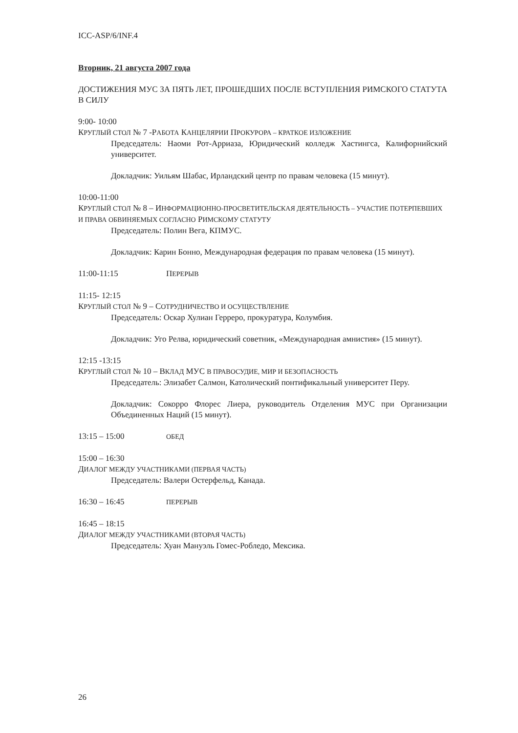ICC-ASP/6/INF.4
Вторник, 21 августа 2007 года
ДОСТИЖЕНИЯ МУС ЗА ПЯТЬ ЛЕТ, ПРОШЕДШИХ ПОСЛЕ ВСТУПЛЕНИЯ РИМСКОГО СТАТУТА В СИЛУ
9:00- 10:00
КРУГЛЫЙ СТОЛ № 7 -РАБОТА КАНЦЕЛЯРИИ ПРОКУРОРА – КРАТКОЕ ИЗЛОЖЕНИЕ
Председатель: Наоми Рот-Арриаза, Юридический колледж Хастингса, Калифорнийский университет.
Докладчик: Уильям Шабас, Ирландский центр по правам человека (15 минут).
10:00-11:00
КРУГЛЫЙ СТОЛ № 8 – ИНФОРМАЦИОННО-ПРОСВЕТИТЕЛЬСКАЯ ДЕЯТЕЛЬНОСТЬ – УЧАСТИЕ ПОТЕРПЕВШИХ И ПРАВА ОБВИНЯЕМЫХ СОГЛАСНО РИМСКОМУ СТАТУТУ
Председатель: Полин Вега, КПМУС.
Докладчик: Карин Бонно, Международная федерация по правам человека (15 минут).
11:00-11:15 ПЕРЕРЫВ
11:15- 12:15
КРУГЛЫЙ СТОЛ № 9 – СОТРУДНИЧЕСТВО И ОСУЩЕСТВЛЕНИЕ
Председатель: Оскар Хулиан Герреро, прокуратура, Колумбия.
Докладчик: Уго Релва, юридический советник, «Международная амнистия» (15 минут).
12:15 -13:15
КРУГЛЫЙ СТОЛ № 10 – ВКЛАД МУС В ПРАВОСУДИЕ, МИР И БЕЗОПАСНОСТЬ
Председатель: Элизабет Салмон, Католический понтификальный университет Перу.
Докладчик: Сокорро Флорес Лиера, руководитель Отделения МУС при Организации Объединенных Наций (15 минут).
13:15 – 15:00 ОБЕД
15:00 – 16:30
ДИАЛОГ МЕЖДУ УЧАСТНИКАМИ (ПЕРВАЯ ЧАСТЬ)
Председатель: Валери Остерфельд, Канада.
16:30 – 16:45 ПЕРЕРЫВ
16:45 – 18:15
ДИАЛОГ МЕЖДУ УЧАСТНИКАМИ (ВТОРАЯ ЧАСТЬ)
Председатель: Хуан Мануэль Гомес-Робледо, Мексика.
26